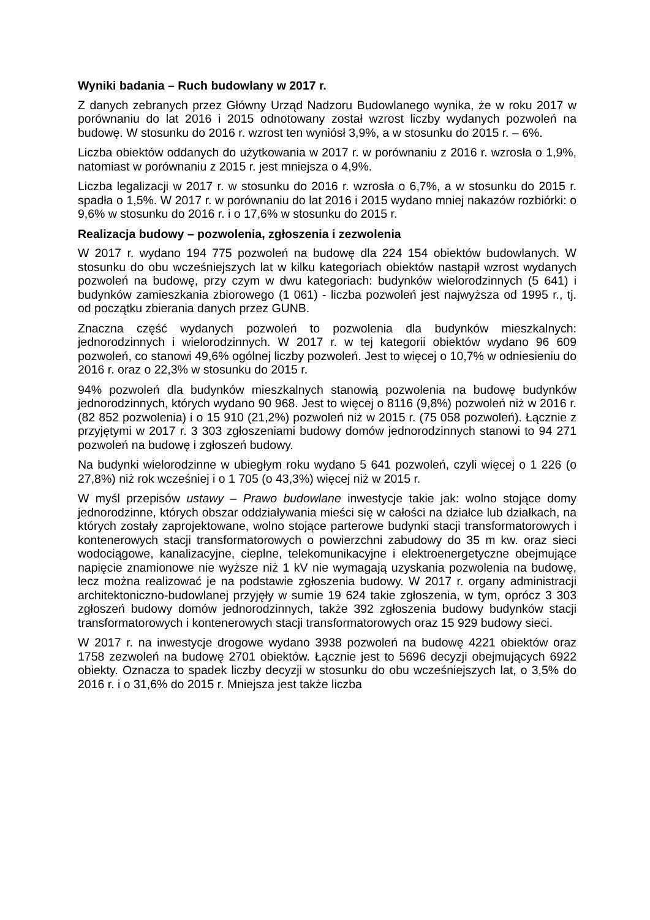Wyniki badania – Ruch budowlany w 2017 r.
Z danych zebranych przez Główny Urząd Nadzoru Budowlanego wynika, że w roku 2017 w porównaniu do lat 2016 i 2015 odnotowany został wzrost liczby wydanych pozwoleń na budowę. W stosunku do 2016 r. wzrost ten wyniósł 3,9%, a w stosunku do 2015 r. – 6%.
Liczba obiektów oddanych do użytkowania w 2017 r. w porównaniu z 2016 r. wzrosła o 1,9%, natomiast w porównaniu z 2015 r. jest mniejsza o 4,9%.
Liczba legalizacji w 2017 r. w stosunku do 2016 r. wzrosła o 6,7%, a w stosunku do 2015 r. spadła o 1,5%. W 2017 r. w porównaniu do lat 2016 i 2015 wydano mniej nakazów rozbiórki: o 9,6% w stosunku do 2016 r. i o 17,6% w stosunku do 2015 r.
Realizacja budowy – pozwolenia, zgłoszenia i zezwolenia
W 2017 r. wydano 194 775 pozwoleń na budowę dla 224 154 obiektów budowlanych. W stosunku do obu wcześniejszych lat w kilku kategoriach obiektów nastąpił wzrost wydanych pozwoleń na budowę, przy czym w dwu kategoriach: budynków wielorodzinnych (5 641) i budynków zamieszkania zbiorowego (1 061) - liczba pozwoleń jest najwyższa od 1995 r., tj. od początku zbierania danych przez GUNB.
Znaczna część wydanych pozwoleń to pozwolenia dla budynków mieszkalnych: jednorodzinnych i wielorodzinnych. W 2017 r. w tej kategorii obiektów wydano 96 609 pozwoleń, co stanowi 49,6% ogólnej liczby pozwoleń. Jest to więcej o 10,7% w odniesieniu do 2016 r. oraz o 22,3% w stosunku do 2015 r.
94% pozwoleń dla budynków mieszkalnych stanowią pozwolenia na budowę budynków jednorodzinnych, których wydano 90 968. Jest to więcej o 8116 (9,8%) pozwoleń niż w 2016 r. (82 852 pozwolenia) i o 15 910 (21,2%) pozwoleń niż w 2015 r. (75 058 pozwoleń). Łącznie z przyjętymi w 2017 r. 3 303 zgłoszeniami budowy domów jednorodzinnych stanowi to 94 271 pozwoleń na budowę i zgłoszeń budowy.
Na budynki wielorodzinne w ubiegłym roku wydano 5 641 pozwoleń, czyli więcej o 1 226 (o 27,8%) niż rok wcześniej i o 1 705 (o 43,3%) więcej niż w 2015 r.
W myśl przepisów ustawy – Prawo budowlane inwestycje takie jak: wolno stojące domy jednorodzinne, których obszar oddziaływania mieści się w całości na działce lub działkach, na których zostały zaprojektowane, wolno stojące parterowe budynki stacji transformatorowych i kontenerowych stacji transformatorowych o powierzchni zabudowy do 35 m kw. oraz sieci wodociągowe, kanalizacyjne, cieplne, telekomunikacyjne i elektroenergetyczne obejmujące napięcie znamionowe nie wyższe niż 1 kV nie wymagają uzyskania pozwolenia na budowę, lecz można realizować je na podstawie zgłoszenia budowy. W 2017 r. organy administracji architektoniczno-budowlanej przyjęły w sumie 19 624 takie zgłoszenia, w tym, oprócz 3 303 zgłoszeń budowy domów jednorodzinnych, także 392 zgłoszenia budowy budynków stacji transformatorowych i kontenerowych stacji transformatorowych oraz 15 929 budowy sieci.
W 2017 r. na inwestycje drogowe wydano 3938 pozwoleń na budowę 4221 obiektów oraz 1758 zezwoleń na budowę 2701 obiektów. Łącznie jest to 5696 decyzji obejmujących 6922 obiekty. Oznacza to spadek liczby decyzji w stosunku do obu wcześniejszych lat, o 3,5% do 2016 r. i o 31,6% do 2015 r. Mniejsza jest także liczba